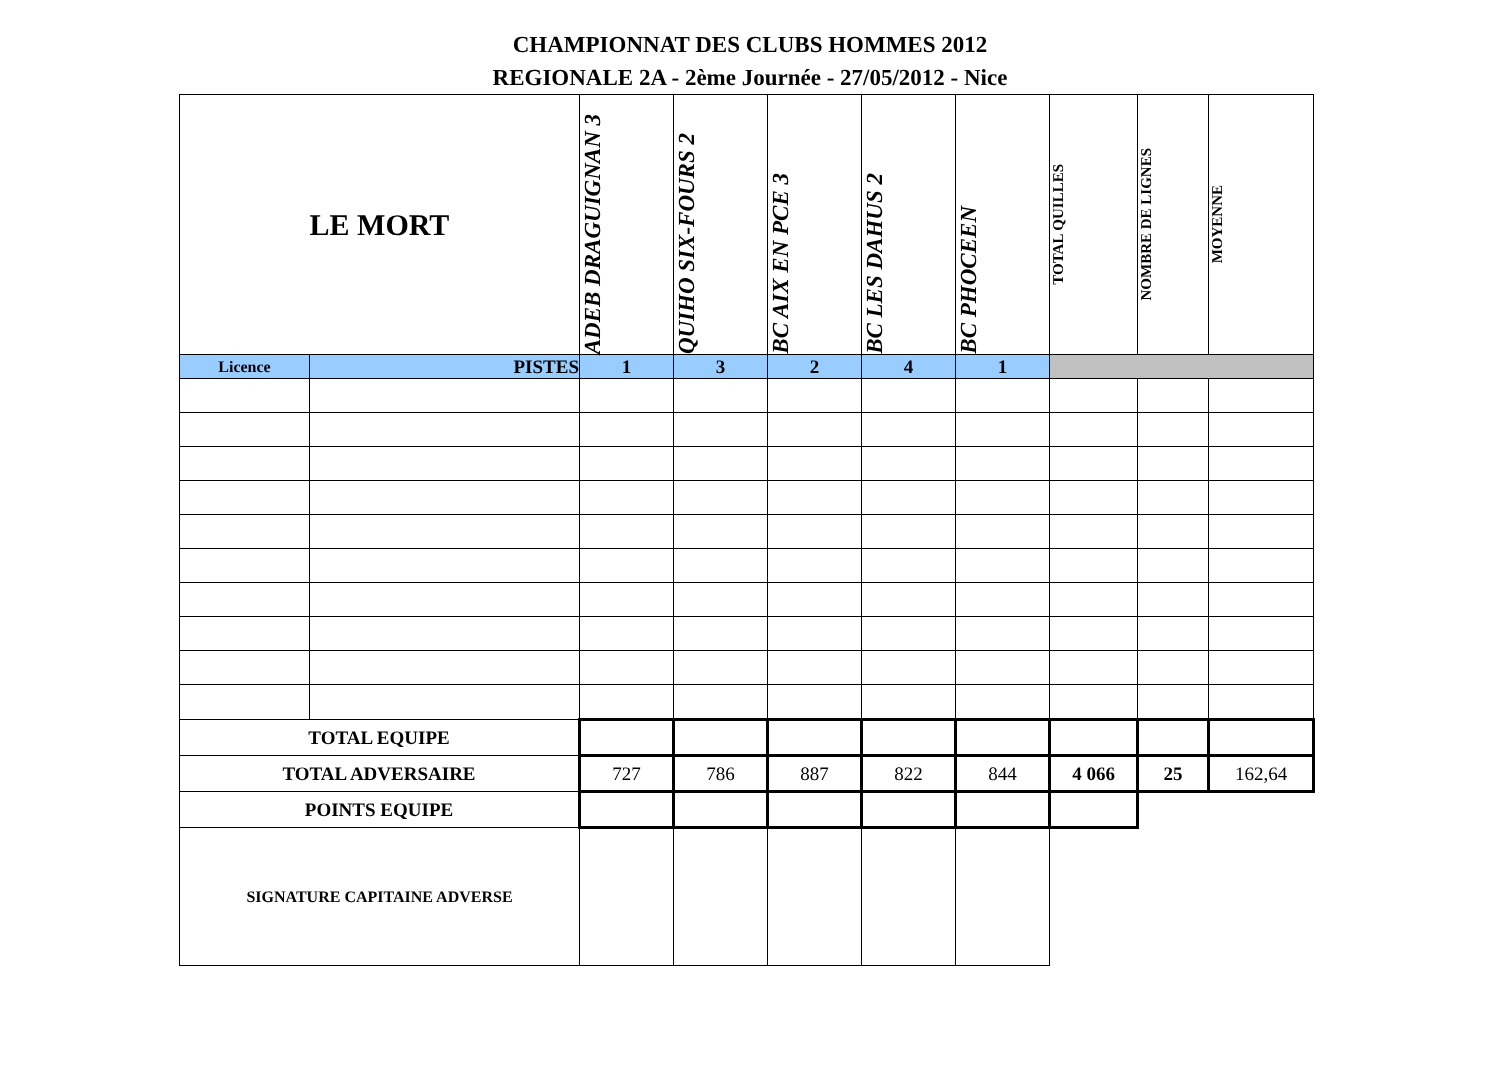CHAMPIONNAT DES CLUBS HOMMES 2012
REGIONALE 2A - 2ème Journée - 27/05/2012 - Nice
| LE MORT | | ADEB DRAGUIGNAN 3 | QUIHO SIX-FOURS 2 | BC AIX EN PCE 3 | BC LES DAHUS 2 | BC PHOCEEN | TOTAL QUILLES | NOMBRE DE LIGNES | MOYENNE |
| --- | --- | --- | --- | --- | --- | --- | --- | --- | --- |
| Licence | PISTES | 1 | 3 | 2 | 4 | 1 | | | |
| TOTAL EQUIPE | | | | | | | | | |
| TOTAL ADVERSAIRE | | 727 | 786 | 887 | 822 | 844 | 4 066 | 25 | 162,64 |
| POINTS EQUIPE | | | | | | | | | |
| SIGNATURE CAPITAINE ADVERSE | | | | | | | | | |